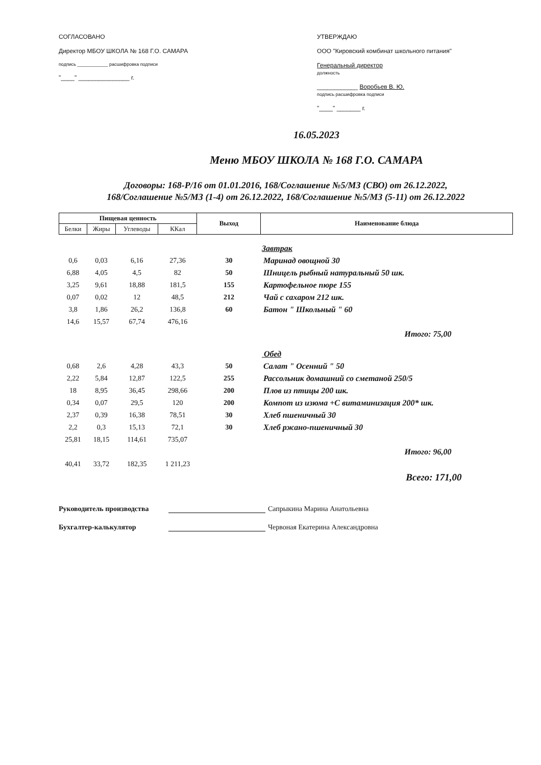СОГЛАСОВАНО
Директор МБОУ ШКОЛА № 168 Г.О. САМАРА
подпись ____________ расшифровка подписи
"____" _______________ г.
УТВЕРЖДАЮ
ООО "Кировский комбинат школьного питания"
Генеральный директор
должность
____________ Воробьев В. Ю.
подпись расшифровка подписи
"____" _______ г.
16.05.2023
Меню МБОУ ШКОЛА № 168 Г.О. САМАРА
Договоры: 168-Р/16 от 01.01.2016, 168/Соглашение №5/МЗ (СВО) от 26.12.2022,
168/Соглашение №5/МЗ (1-4) от 26.12.2022, 168/Соглашение №5/МЗ (5-11) от 26.12.2022
| Пищевая ценность | | | | Выход | Наименование блюда |
| --- | --- | --- | --- | --- | --- |
| Белки | Жиры | Углеводы | ККал | | |
| | | | | | Завтрак |
| 0,6 | 0,03 | 6,16 | 27,36 | 30 | Маринад овощной 30 |
| 6,88 | 4,05 | 4,5 | 82 | 50 | Шницель рыбный натуральный 50 шк. |
| 3,25 | 9,61 | 18,88 | 181,5 | 155 | Картофельное пюре 155 |
| 0,07 | 0,02 | 12 | 48,5 | 212 | Чай с сахаром 212 шк. |
| 3,8 | 1,86 | 26,2 | 136,8 | 60 | Батон " Школьный " 60 |
| 14,6 | 15,57 | 67,74 | 476,16 | | |
| Итого: 75,00 | | | | | |
| | | | | | Обед |
| 0,68 | 2,6 | 4,28 | 43,3 | 50 | Салат " Осенний " 50 |
| 2,22 | 5,84 | 12,87 | 122,5 | 255 | Рассольник домашний со сметаной 250/5 |
| 18 | 8,95 | 36,45 | 298,66 | 200 | Плов из птицы 200 шк. |
| 0,34 | 0,07 | 29,5 | 120 | 200 | Компот из изюма +С витаминизация 200* шк. |
| 2,37 | 0,39 | 16,38 | 78,51 | 30 | Хлеб пшеничный 30 |
| 2,2 | 0,3 | 15,13 | 72,1 | 30 | Хлеб ржано-пшеничный 30 |
| 25,81 | 18,15 | 114,61 | 735,07 | | |
| Итого: 96,00 | | | | | |
| 40,41 | 33,72 | 182,35 | 1 211,23 | | |
| Всего: 171,00 | | | | | |
Руководитель производства Сапрыкина Марина Анатольевна
Бухгалтер-калькулятор Червоная Екатерина Александровна